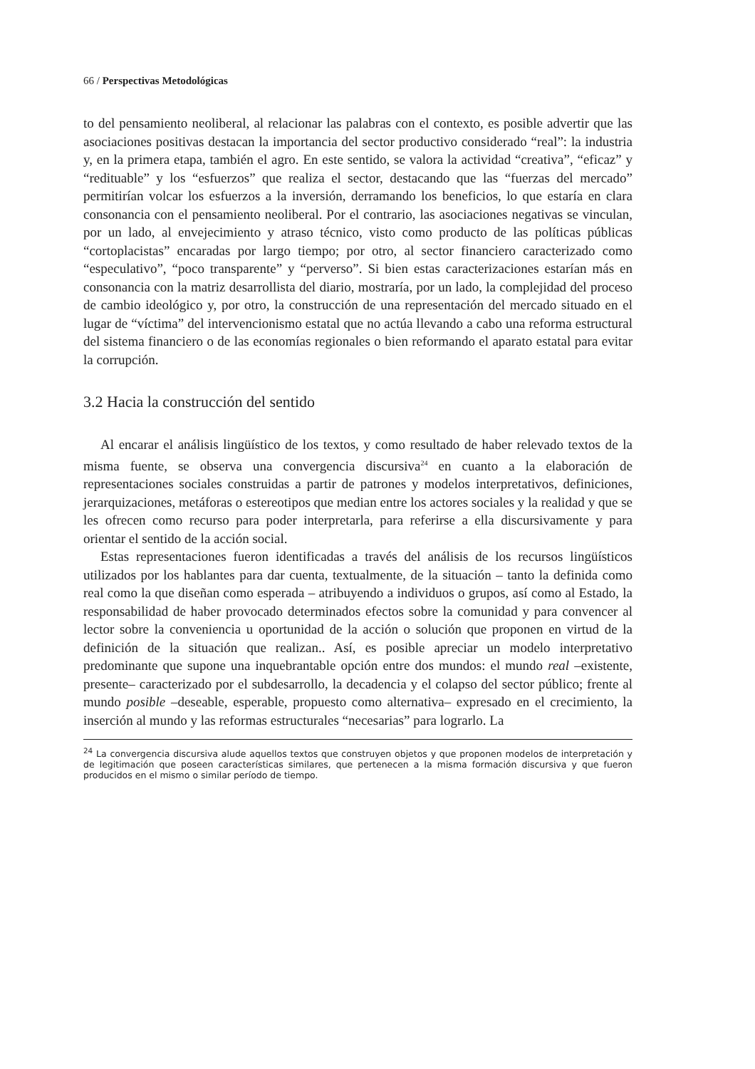66 / Perspectivas Metodológicas
to del pensamiento neoliberal, al relacionar las palabras con el contexto, es posible advertir que las asociaciones positivas destacan la importancia del sector productivo considerado “real”: la industria y, en la primera etapa, también el agro. En este sentido, se valora la actividad “creativa”, “eficaz” y “redituable” y los “esfuerzos” que realiza el sector, destacando que las “fuerzas del mercado” permitirían volcar los esfuerzos a la inversión, derramando los beneficios, lo que estaría en clara consonancia con el pensamiento neoliberal. Por el contrario, las asociaciones negativas se vinculan, por un lado, al envejecimiento y atraso técnico, visto como producto de las políticas públicas “cortoplacistas” encaradas por largo tiempo; por otro, al sector financiero caracterizado como “especulativo”, “poco transparente” y “perverso”. Si bien estas caracterizaciones estarían más en consonancia con la matriz desarrollista del diario, mostraría, por un lado, la complejidad del proceso de cambio ideológico y, por otro, la construcción de una representación del mercado situado en el lugar de “víctima” del intervencionismo estatal que no actúa llevando a cabo una reforma estructural del sistema financiero o de las economías regionales o bien reformando el aparato estatal para evitar la corrupción.
3.2 Hacia la construcción del sentido
Al encarar el análisis lingüístico de los textos, y como resultado de haber relevado textos de la misma fuente, se observa una convergencia discursiva<sup>24</sup> en cuanto a la elaboración de representaciones sociales construidas a partir de patrones y modelos interpretativos, definiciones, jerarquizaciones, metáforas o estereotipos que median entre los actores sociales y la realidad y que se les ofrecen como recurso para poder interpretarla, para referirse a ella discursivamente y para orientar el sentido de la acción social.
Estas representaciones fueron identificadas a través del análisis de los recursos lingüísticos utilizados por los hablantes para dar cuenta, textualmente, de la situación – tanto la definida como real como la que diseñan como esperada – atribuyendo a individuos o grupos, así como al Estado, la responsabilidad de haber provocado determinados efectos sobre la comunidad y para convencer al lector sobre la conveniencia u oportunidad de la acción o solución que proponen en virtud de la definición de la situación que realizan.. Así, es posible apreciar un modelo interpretativo predominante que supone una inquebrantable opción entre dos mundos: el mundo real –existente, presente– caracterizado por el subdesarrollo, la decadencia y el colapso del sector público; frente al mundo posible –deseable, esperable, propuesto como alternativa– expresado en el crecimiento, la inserción al mundo y las reformas estructurales “necesarias” para lograrlo. La
<sup>24</sup> La convergencia discursiva alude aquellos textos que construyen objetos y que proponen modelos de interpretación y de legitimación que poseen características similares, que pertenecen a la misma formación discursiva y que fueron producidos en el mismo o similar período de tiempo.